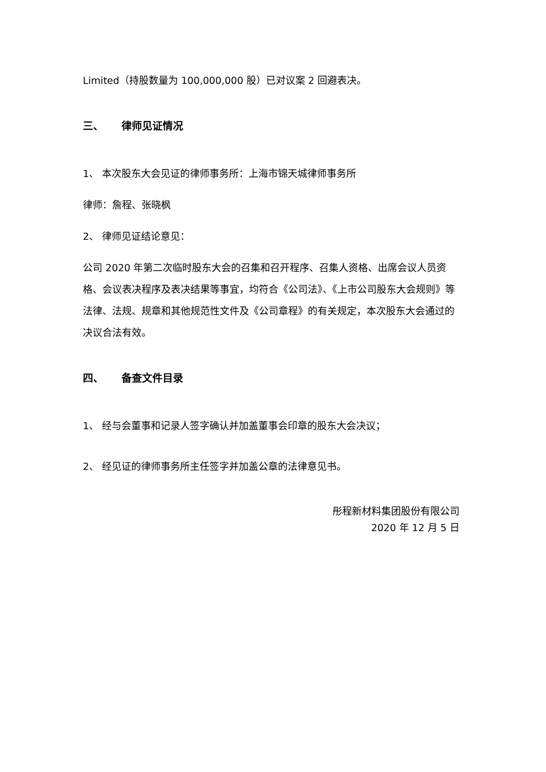Limited（持股数量为 100,000,000 股）已对议案 2 回避表决。
三、 律师见证情况
1、 本次股东大会见证的律师事务所：上海市锦天城律师事务所
律师：詹程、张晓枫
2、 律师见证结论意见：
公司 2020 年第二次临时股东大会的召集和召开程序、召集人资格、出席会议人员资格、会议表决程序及表决结果等事宜，均符合《公司法》、《上市公司股东大会规则》等法律、法规、规章和其他规范性文件及《公司章程》的有关规定，本次股东大会通过的决议合法有效。
四、 备查文件目录
1、 经与会董事和记录人签字确认并加盖董事会印章的股东大会决议；
2、 经见证的律师事务所主任签字并加盖公章的法律意见书。
彤程新材料集团股份有限公司
2020 年 12 月 5 日